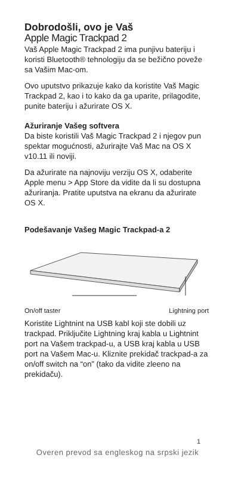Dobrodošli, ovo je Vaš
Apple Magic Trackpad 2
Vaš Apple Magic Trackpad 2 ima punjivu bateriju i koristi Bluetooth® tehnologiju da se bežično poveže sa Vašim Mac-om.
Ovo uputstvo prikazuje kako da koristite Vaš Magic Trackpad 2, kao i to kako da ga uparite, prilagodite, punite bateriju i ažurirate OS X.
Ažuriranje Vašeg softvera
Da biste koristili Vaš Magic Trackpad 2 i njegov pun spektar mogućnosti, ažurirajte Vaš Mac na OS X v10.11 ili noviji.
Da ažurirate na najnoviju verziju OS X, odaberite Apple menu > App Store da vidite da li su dostupna ažuriranja. Pratite uputstva na ekranu da ažurirate OS X.
Podešavanje Vašeg Magic Trackpad-a 2
On/off taster Lightning port
Koristite Lightnint na USB kabl koji ste dobili uz trackpad. Priključite Lightning kraj kabla u Lightnint port na Vašem trackpad-u, a USB kraj kabla u USB port na Vašem Mac-u. Kliznite prekidač trackpad-a za on/off switch na “on” (tako da vidite zleeno na prekidaču).
1
Overen prevod sa engleskog na srpski jezik